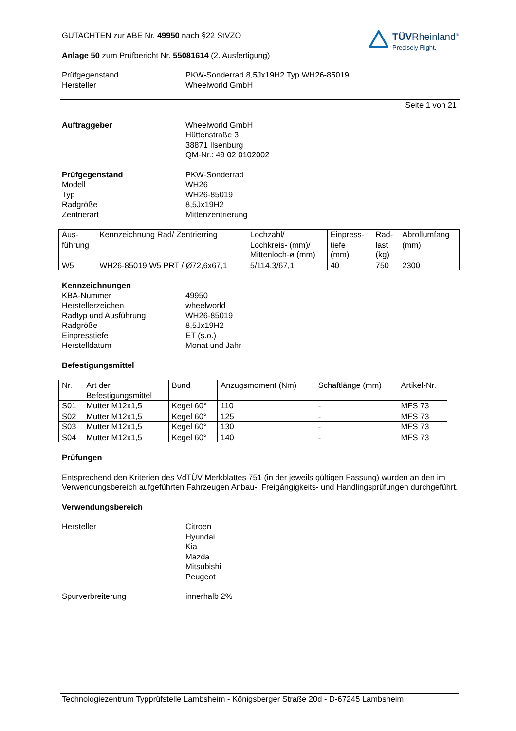GUTACHTEN zur ABE Nr. 49950 nach §22 StVZO
Anlage 50 zum Prüfbericht Nr. 55081614 (2. Ausfertigung)
TÜVRheinland<sup>®</sup>
Precisely Right.
Prüfgegenstand PKW-Sonderrad 8,5Jx19H2 Typ WH26-85019
Hersteller Wheelworld GmbH
Seite 1 von 21
Auftraggeber Wheelworld GmbH
Hüttenstraße 3
38871 Ilsenburg
QM-Nr.: 49 02 0102002
Prüfgegenstand
Modell
Typ
Radgröße
Zentrierart
PKW-Sonderrad
WH26
WH26-85019
8,5Jx19H2
Mittenzentrierung
| Aus- führung | Kennzeichnung Rad/ Zentrierring | Lochzahl/ Lochkreis- (mm)/ Mittenloch-ø (mm) | Einpress- tiefe (mm) | Rad- last (kg) | Abrollumfang (mm) |
| W5 | WH26-85019 W5 PRT / Ø72,6x67,1 | 5/114,3/67,1 | 40 | 750 | 2300 |
Kennzeichnungen
KBA-Nummer
Herstellerzeichen
Radtyp und Ausführung
Radgröße
Einpresstiefe
Herstelldatum
49950
wheelworld
WH26-85019
8,5Jx19H2
ET (s.o.)
Monat und Jahr
Befestigungsmittel
| Nr. | Art der Befestigungsmittel | Bund | Anzugsmoment (Nm) | Schaftlänge (mm) | Artikel-Nr. |
| S01 | Mutter M12x1,5 | Kegel 60° | 110 | - | MFS 73 |
| S02 | Mutter M12x1,5 | Kegel 60° | 125 | - | MFS 73 |
| S03 | Mutter M12x1,5 | Kegel 60° | 130 | - | MFS 73 |
| S04 | Mutter M12x1,5 | Kegel 60° | 140 | - | MFS 73 |
Prüfungen
Entsprechend den Kriterien des VdTÜV Merkblattes 751 (in der jeweils gültigen Fassung) wurden an den im Verwendungsbereich aufgeführten Fahrzeugen Anbau-, Freigängigkeits- und Handlingsprüfungen durchgeführt.
Verwendungsbereich
Hersteller Citroen
Hyundai
Kia
Mazda
Mitsubishi
Peugeot
Spurverbreiterung innerhalb 2%
Technologiezentrum Typprüfstelle Lambsheim - Königsberger Straße 20d - D-67245 Lambsheim